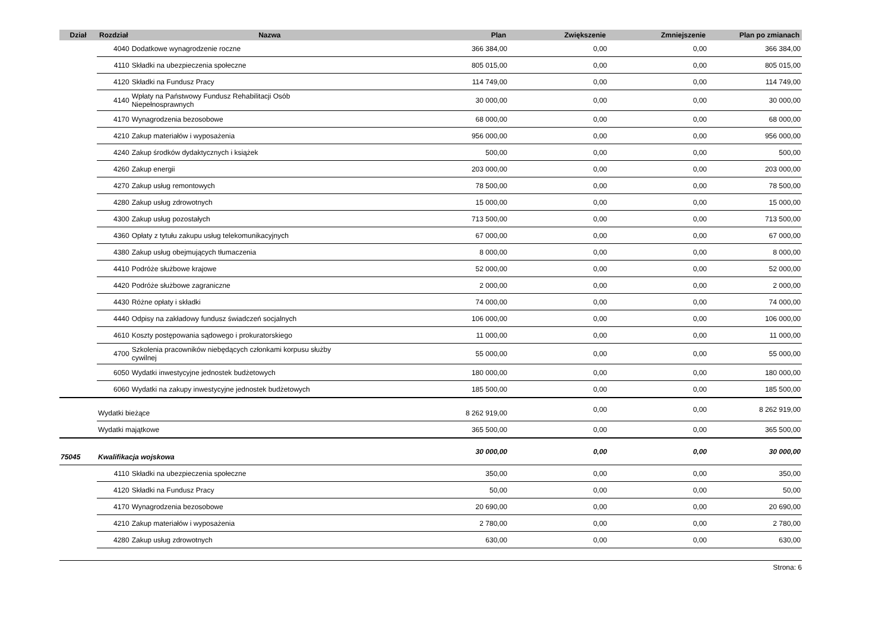| Dział | Rozdział | Nazwa | Plan | Zwiększenie | Zmniejszenie | Plan po zmianach |
| --- | --- | --- | --- | --- | --- | --- |
| | 4040 | Dodatkowe wynagrodzenie roczne | 366 384,00 | 0,00 | 0,00 | 366 384,00 |
| | 4110 | Składki na ubezpieczenia społeczne | 805 015,00 | 0,00 | 0,00 | 805 015,00 |
| | 4120 | Składki na Fundusz Pracy | 114 749,00 | 0,00 | 0,00 | 114 749,00 |
| | 4140 | Wpłaty na Państwowy Fundusz Rehabilitacji Osób Niepełnosprawnych | 30 000,00 | 0,00 | 0,00 | 30 000,00 |
| | 4170 | Wynagrodzenia bezosobowe | 68 000,00 | 0,00 | 0,00 | 68 000,00 |
| | 4210 | Zakup materiałów i wyposażenia | 956 000,00 | 0,00 | 0,00 | 956 000,00 |
| | 4240 | Zakup środków dydaktycznych i książek | 500,00 | 0,00 | 0,00 | 500,00 |
| | 4260 | Zakup energii | 203 000,00 | 0,00 | 0,00 | 203 000,00 |
| | 4270 | Zakup usług remontowych | 78 500,00 | 0,00 | 0,00 | 78 500,00 |
| | 4280 | Zakup usług zdrowotnych | 15 000,00 | 0,00 | 0,00 | 15 000,00 |
| | 4300 | Zakup usług pozostałych | 713 500,00 | 0,00 | 0,00 | 713 500,00 |
| | 4360 | Opłaty z tytułu zakupu usług telekomunikacyjnych | 67 000,00 | 0,00 | 0,00 | 67 000,00 |
| | 4380 | Zakup usług obejmujących tłumaczenia | 8 000,00 | 0,00 | 0,00 | 8 000,00 |
| | 4410 | Podróże służbowe krajowe | 52 000,00 | 0,00 | 0,00 | 52 000,00 |
| | 4420 | Podróże służbowe zagraniczne | 2 000,00 | 0,00 | 0,00 | 2 000,00 |
| | 4430 | Różne opłaty i składki | 74 000,00 | 0,00 | 0,00 | 74 000,00 |
| | 4440 | Odpisy na zakładowy fundusz świadczeń socjalnych | 106 000,00 | 0,00 | 0,00 | 106 000,00 |
| | 4610 | Koszty postępowania sądowego i prokuratorskiego | 11 000,00 | 0,00 | 0,00 | 11 000,00 |
| | 4700 | Szkolenia pracowników niebędących członkami korpusu służby cywilnej | 55 000,00 | 0,00 | 0,00 | 55 000,00 |
| | 6050 | Wydatki inwestycyjne jednostek budżetowych | 180 000,00 | 0,00 | 0,00 | 180 000,00 |
| | 6060 | Wydatki na zakupy inwestycyjne jednostek budżetowych | 185 500,00 | 0,00 | 0,00 | 185 500,00 |
| | Wydatki bieżące | | 8 262 919,00 | 0,00 | 0,00 | 8 262 919,00 |
| | Wydatki majątkowe | | 365 500,00 | 0,00 | 0,00 | 365 500,00 |
| 75045 | Kwalifikacja wojskowa | | 30 000,00 | 0,00 | 0,00 | 30 000,00 |
| | 4110 | Składki na ubezpieczenia społeczne | 350,00 | 0,00 | 0,00 | 350,00 |
| | 4120 | Składki na Fundusz Pracy | 50,00 | 0,00 | 0,00 | 50,00 |
| | 4170 | Wynagrodzenia bezosobowe | 20 690,00 | 0,00 | 0,00 | 20 690,00 |
| | 4210 | Zakup materiałów i wyposażenia | 2 780,00 | 0,00 | 0,00 | 2 780,00 |
| | 4280 | Zakup usług zdrowotnych | 630,00 | 0,00 | 0,00 | 630,00 |
Strona: 6